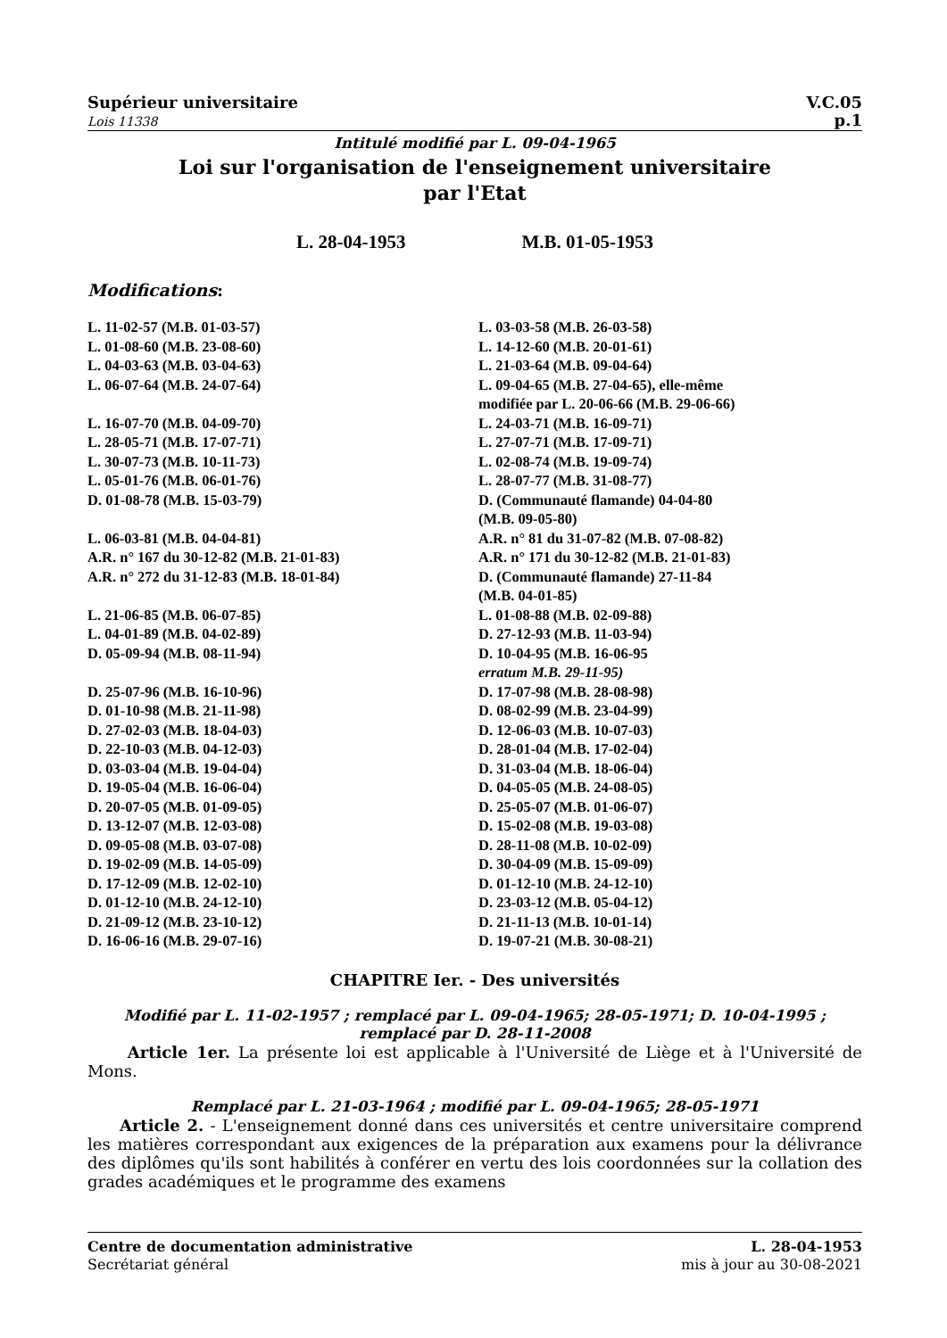Supérieur universitaire
Lois 11338
V.C.05
p.1
Intitulé modifié par L. 09-04-1965
Loi sur l'organisation de l'enseignement universitaire
par l'Etat
L. 28-04-1953 M.B. 01-05-1953
Modifications:
L. 11-02-57 (M.B. 01-03-57)
L. 01-08-60 (M.B. 23-08-60)
L. 04-03-63 (M.B. 03-04-63)
L. 06-07-64 (M.B. 24-07-64)
L. 16-07-70 (M.B. 04-09-70)
L. 28-05-71 (M.B. 17-07-71)
L. 30-07-73 (M.B. 10-11-73)
L. 05-01-76 (M.B. 06-01-76)
D. 01-08-78 (M.B. 15-03-79)
L. 06-03-81 (M.B. 04-04-81)
A.R. n° 167 du 30-12-82 (M.B. 21-01-83)
A.R. n° 272 du 31-12-83 (M.B. 18-01-84)
L. 21-06-85 (M.B. 06-07-85)
L. 04-01-89 (M.B. 04-02-89)
D. 05-09-94 (M.B. 08-11-94)
D. 25-07-96 (M.B. 16-10-96)
D. 01-10-98 (M.B. 21-11-98)
D. 27-02-03 (M.B. 18-04-03)
D. 22-10-03 (M.B. 04-12-03)
D. 03-03-04 (M.B. 19-04-04)
D. 19-05-04 (M.B. 16-06-04)
D. 20-07-05 (M.B. 01-09-05)
D. 13-12-07 (M.B. 12-03-08)
D. 09-05-08 (M.B. 03-07-08)
D. 19-02-09 (M.B. 14-05-09)
D. 17-12-09 (M.B. 12-02-10)
D. 01-12-10 (M.B. 24-12-10)
D. 21-09-12 (M.B. 23-10-12)
D. 16-06-16 (M.B. 29-07-16)
L. 03-03-58 (M.B. 26-03-58)
L. 14-12-60 (M.B. 20-01-61)
L. 21-03-64 (M.B. 09-04-64)
L. 09-04-65 (M.B. 27-04-65), elle-même
modifiée par L. 20-06-66 (M.B. 29-06-66)
L. 24-03-71 (M.B. 16-09-71)
L. 27-07-71 (M.B. 17-09-71)
L. 02-08-74 (M.B. 19-09-74)
L. 28-07-77 (M.B. 31-08-77)
D. (Communauté flamande) 04-04-80
(M.B. 09-05-80)
A.R. n° 81 du 31-07-82 (M.B. 07-08-82)
A.R. n° 171 du 30-12-82 (M.B. 21-01-83)
D. (Communauté flamande) 27-11-84
(M.B. 04-01-85)
L. 01-08-88 (M.B. 02-09-88)
D. 27-12-93 (M.B. 11-03-94)
D. 10-04-95 (M.B. 16-06-95
erratum M.B. 29-11-95)
D. 17-07-98 (M.B. 28-08-98)
D. 08-02-99 (M.B. 23-04-99)
D. 12-06-03 (M.B. 10-07-03)
D. 28-01-04 (M.B. 17-02-04)
D. 31-03-04 (M.B. 18-06-04)
D. 04-05-05 (M.B. 24-08-05)
D. 25-05-07 (M.B. 01-06-07)
D. 15-02-08 (M.B. 19-03-08)
D. 28-11-08 (M.B. 10-02-09)
D. 30-04-09 (M.B. 15-09-09)
D. 01-12-10 (M.B. 24-12-10)
D. 23-03-12 (M.B. 05-04-12)
D. 21-11-13 (M.B. 10-01-14)
D. 19-07-21 (M.B. 30-08-21)
CHAPITRE Ier. - Des universités
Modifié par L. 11-02-1957 ; remplacé par L. 09-04-1965; 28-05-1971; D. 10-04-1995 ;
remplacé par D. 28-11-2008
Article 1er. La présente loi est applicable à l'Université de Liège et à l'Université de Mons.
Remplacé par L. 21-03-1964 ; modifié par L. 09-04-1965; 28-05-1971
Article 2. - L'enseignement donné dans ces universités et centre universitaire comprend les matières correspondant aux exigences de la préparation aux examens pour la délivrance des diplômes qu'ils sont habilités à conférer en vertu des lois coordonnées sur la collation des grades académiques et le programme des examens
Centre de documentation administrative
Secrétariat général
L. 28-04-1953
mis à jour au 30-08-2021